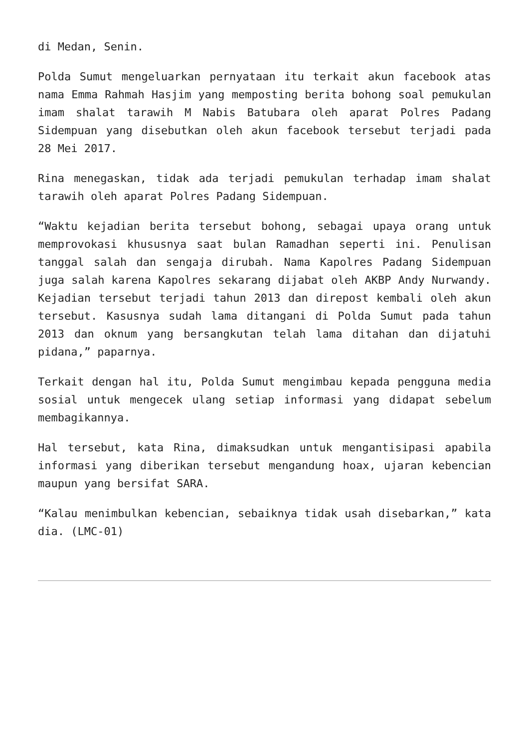di Medan, Senin.
Polda Sumut mengeluarkan pernyataan itu terkait akun facebook atas nama Emma Rahmah Hasjim yang memposting berita bohong soal pemukulan imam shalat tarawih M Nabis Batubara oleh aparat Polres Padang Sidempuan yang disebutkan oleh akun facebook tersebut terjadi pada 28 Mei 2017.
Rina menegaskan, tidak ada terjadi pemukulan terhadap imam shalat tarawih oleh aparat Polres Padang Sidempuan.
“Waktu kejadian berita tersebut bohong, sebagai upaya orang untuk memprovokasi khususnya saat bulan Ramadhan seperti ini. Penulisan tanggal salah dan sengaja dirubah. Nama Kapolres Padang Sidempuan juga salah karena Kapolres sekarang dijabat oleh AKBP Andy Nurwandy. Kejadian tersebut terjadi tahun 2013 dan direpost kembali oleh akun tersebut. Kasusnya sudah lama ditangani di Polda Sumut pada tahun 2013 dan oknum yang bersangkutan telah lama ditahan dan dijatuhi pidana,” paparnya.
Terkait dengan hal itu, Polda Sumut mengimbau kepada pengguna media sosial untuk mengecek ulang setiap informasi yang didapat sebelum membagikannya.
Hal tersebut, kata Rina, dimaksudkan untuk mengantisipasi apabila informasi yang diberikan tersebut mengandung hoax, ujaran kebencian maupun yang bersifat SARA.
“Kalau menimbulkan kebencian, sebaiknya tidak usah disebarkan,” kata dia. (LMC-01)